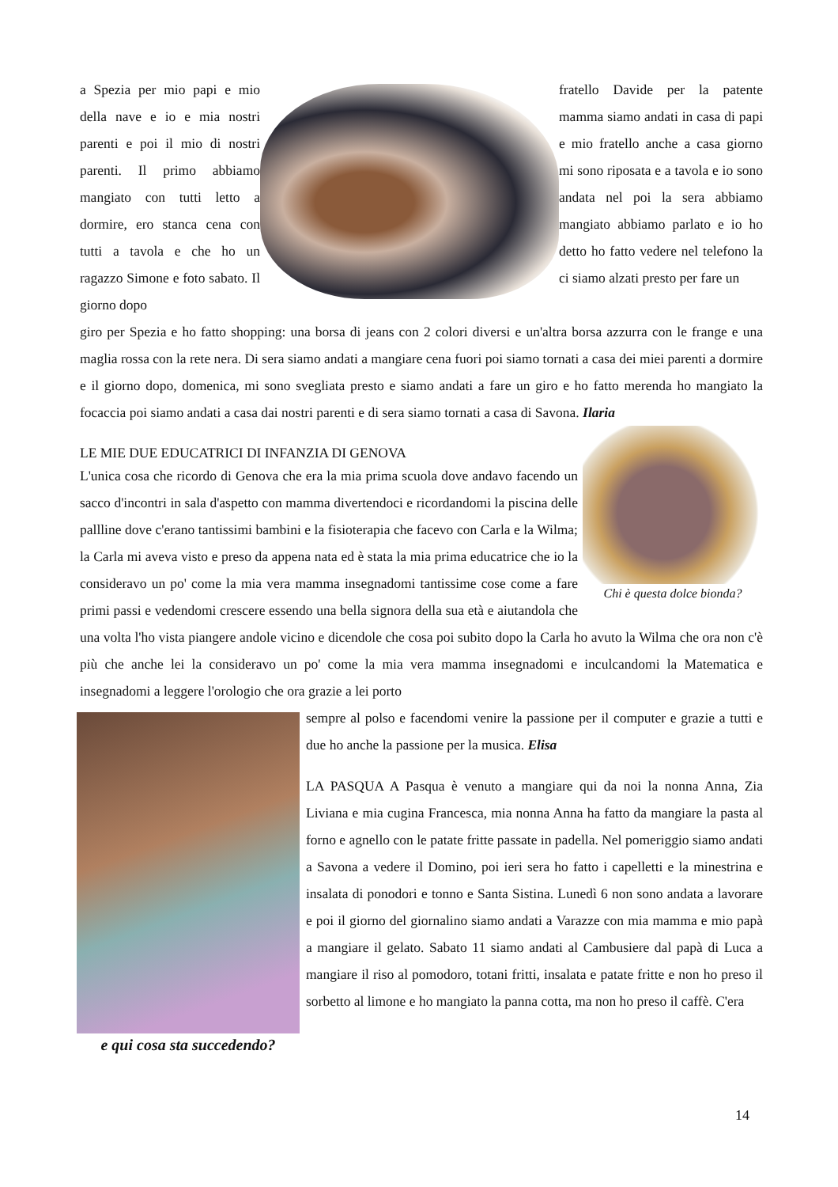a Spezia per mio papi e mio della nave e io e mia nostri parenti e poi il mio di nostri parenti. Il primo abbiamo mangiato con tutti letto a dormire, ero stanca cena con tutti a tavola e che ho un ragazzo Simone e foto sabato. Il giorno dopo
fratello Davide per la patente mamma siamo andati in casa di papi e mio fratello anche a casa giorno mi sono riposata e a tavola e io sono andata nel poi la sera abbiamo mangiato abbiamo parlato e io ho detto ho fatto vedere nel telefono la ci siamo alzati presto per fare un
giro per Spezia e ho fatto shopping: una borsa di jeans con 2 colori diversi e un'altra borsa azzurra con le frange e una maglia rossa con la rete nera. Di sera siamo andati a mangiare cena fuori poi siamo tornati a casa dei miei parenti a dormire e il giorno dopo, domenica, mi sono svegliata presto e siamo andati a fare un giro e ho fatto merenda ho mangiato la focaccia poi siamo andati a casa dai nostri parenti e di sera siamo tornati a casa di Savona. Ilaria
Chi è questa dolce bionda?
LE MIE DUE EDUCATRICI DI INFANZIA DI GENOVA
L'unica cosa che ricordo di Genova che era la mia prima scuola dove andavo facendo un sacco d'incontri in sala d'aspetto con mamma divertendoci e ricordandomi la piscina delle pallline dove c'erano tantissimi bambini e la fisioterapia che facevo con Carla e la Wilma; la Carla mi aveva visto e preso da appena nata ed è stata la mia prima educatrice che io la consideravo un po' come la mia vera mamma insegnadomi tantissime cose come a fare primi passi e vedendomi crescere essendo una bella signora della sua età e aiutandola che una volta l'ho vista piangere andole vicino e dicendole che cosa poi subito dopo la Carla ho avuto la Wilma che ora non c'è più che anche lei la consideravo un po' come la mia vera mamma insegnadomi e inculcandomi la Matematica e insegnadomi a leggere l'orologio che ora grazie a lei porto
e qui cosa sta succedendo?
sempre al polso e facendomi venire la passione per il computer e grazie a tutti e due ho anche la passione per la musica. Elisa
LA PASQUA A Pasqua è venuto a mangiare qui da noi la nonna Anna, Zia Liviana e mia cugina Francesca, mia nonna Anna ha fatto da mangiare la pasta al forno e agnello con le patate fritte passate in padella. Nel pomeriggio siamo andati a Savona a vedere il Domino, poi ieri sera ho fatto i capelletti e la minestrina e insalata di ponodori e tonno e Santa Sistina. Lunedì 6 non sono andata a lavorare e poi il giorno del giornalino siamo andati a Varazze con mia mamma e mio papà a mangiare il gelato. Sabato 11 siamo andati al Cambusiere dal papà di Luca a mangiare il riso al pomodoro, totani fritti, insalata e patate fritte e non ho preso il sorbetto al limone e ho mangiato la panna cotta, ma non ho preso il caffè. C'era
14